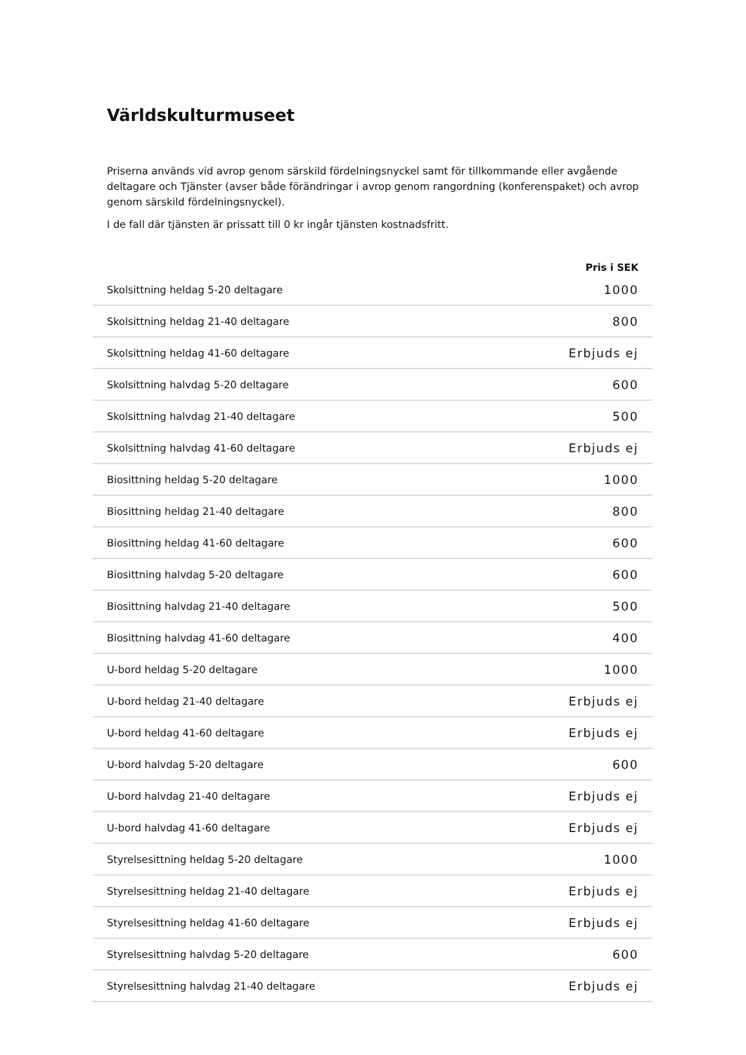Världskulturmuseet
Priserna används vid avrop genom särskild fördelningsnyckel samt för tillkommande eller avgående deltagare och Tjänster (avser både förändringar i avrop genom rangordning (konferenspaket) och avrop genom särskild fördelningsnyckel).
I de fall där tjänsten är prissatt till 0 kr ingår tjänsten kostnadsfritt.
| | Pris i SEK |
| --- | --- |
| Skolsittning heldag 5-20 deltagare | 1000 |
| Skolsittning heldag 21-40 deltagare | 800 |
| Skolsittning heldag 41-60 deltagare | Erbjuds ej |
| Skolsittning halvdag 5-20 deltagare | 600 |
| Skolsittning halvdag 21-40 deltagare | 500 |
| Skolsittning halvdag 41-60 deltagare | Erbjuds ej |
| Biosittning heldag 5-20 deltagare | 1000 |
| Biosittning heldag 21-40 deltagare | 800 |
| Biosittning heldag 41-60 deltagare | 600 |
| Biosittning halvdag 5-20 deltagare | 600 |
| Biosittning halvdag 21-40 deltagare | 500 |
| Biosittning halvdag 41-60 deltagare | 400 |
| U-bord heldag 5-20 deltagare | 1000 |
| U-bord heldag 21-40 deltagare | Erbjuds ej |
| U-bord heldag 41-60 deltagare | Erbjuds ej |
| U-bord halvdag 5-20 deltagare | 600 |
| U-bord halvdag 21-40 deltagare | Erbjuds ej |
| U-bord halvdag 41-60 deltagare | Erbjuds ej |
| Styrelsesittning heldag 5-20 deltagare | 1000 |
| Styrelsesittning heldag 21-40 deltagare | Erbjuds ej |
| Styrelsesittning heldag 41-60 deltagare | Erbjuds ej |
| Styrelsesittning halvdag 5-20 deltagare | 600 |
| Styrelsesittning halvdag 21-40 deltagare | Erbjuds ej |